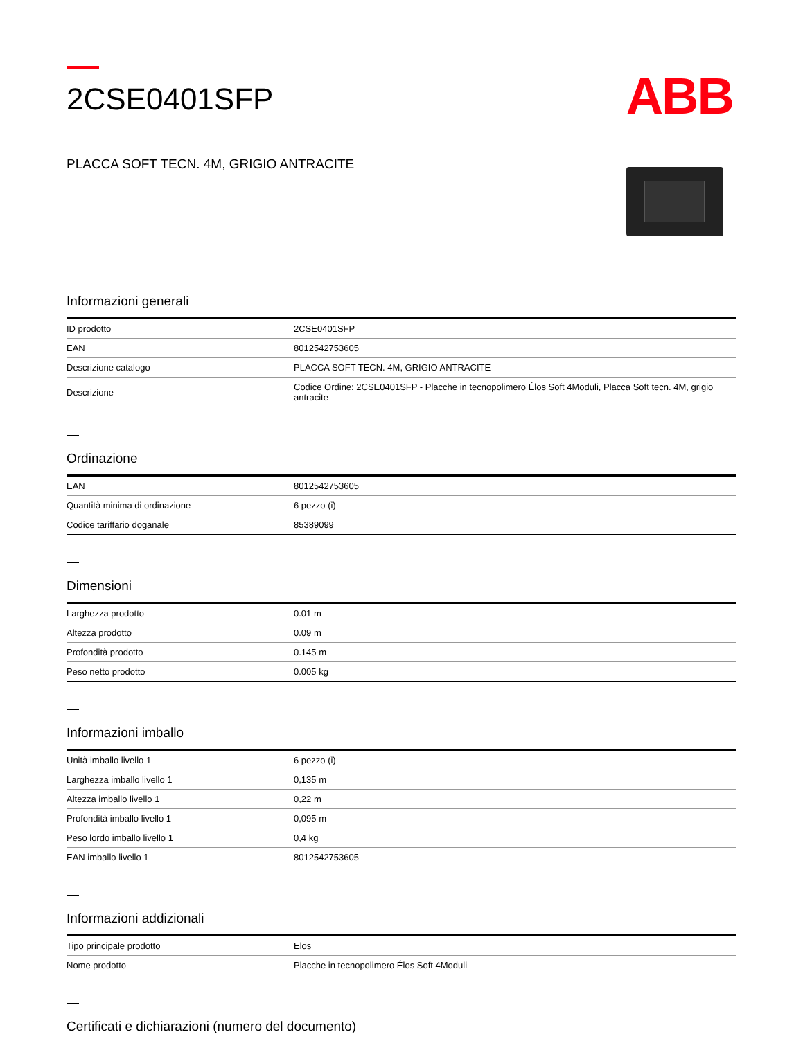2CSE0401SFP
PLACCA SOFT TECN. 4M, GRIGIO ANTRACITE
ABB
Informazioni generali
| ID prodotto | 2CSE0401SFP |
| EAN | 8012542753605 |
| Descrizione catalogo | PLACCA SOFT TECN. 4M, GRIGIO ANTRACITE |
| Descrizione | Codice Ordine: 2CSE0401SFP - Placche in tecnopolimero Élos Soft 4Moduli, Placca Soft tecn. 4M, grigio antracite |
Ordinazione
| EAN | 8012542753605 |
| Quantità minima di ordinazione | 6 pezzo (i) |
| Codice tariffario doganale | 85389099 |
Dimensioni
| Larghezza prodotto | 0.01 m |
| Altezza prodotto | 0.09 m |
| Profondità prodotto | 0.145 m |
| Peso netto prodotto | 0.005 kg |
Informazioni imballo
| Unità imballo livello 1 | 6 pezzo (i) |
| Larghezza imballo livello 1 | 0,135 m |
| Altezza imballo livello 1 | 0,22 m |
| Profondità imballo livello 1 | 0,095 m |
| Peso lordo imballo livello 1 | 0,4 kg |
| EAN imballo livello 1 | 8012542753605 |
Informazioni addizionali
| Tipo principale prodotto | Elos |
| Nome prodotto | Placche in tecnopolimero Élos Soft 4Moduli |
Certificati e dichiarazioni (numero del documento)